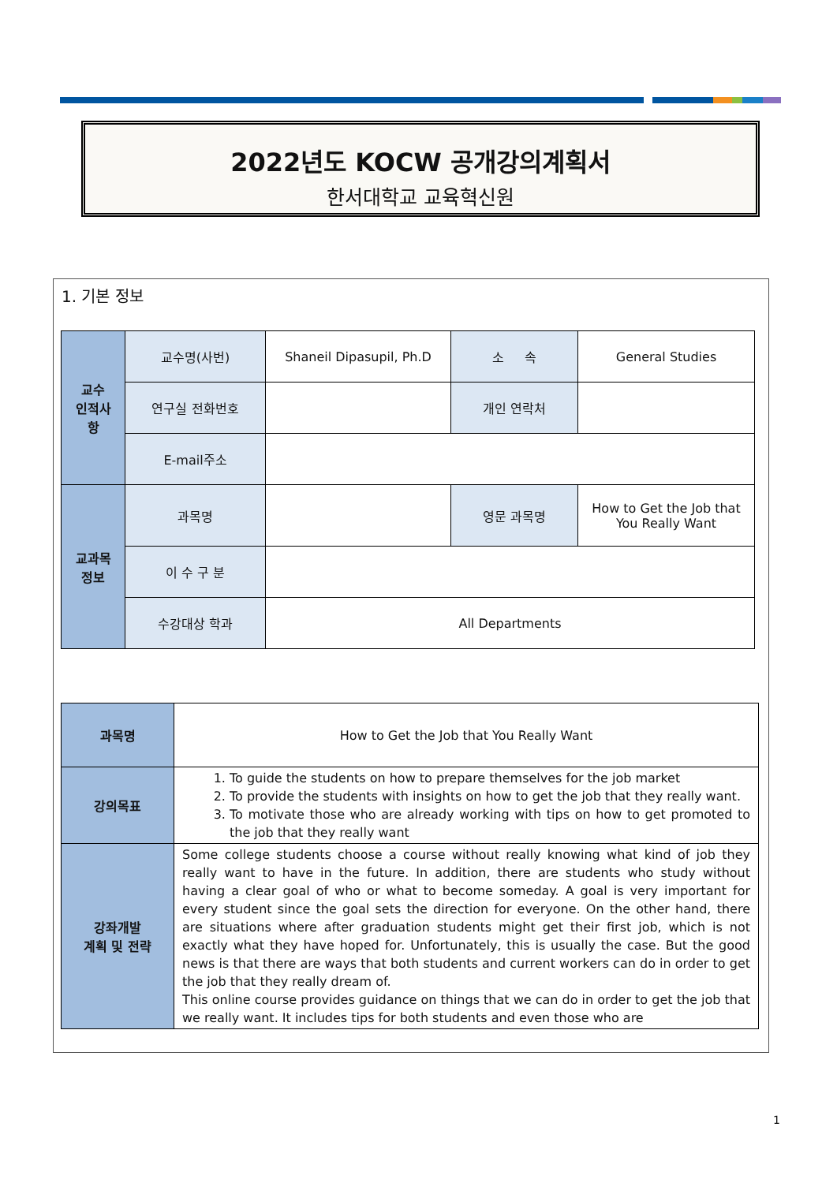2022년도 KOCW 공개강의계획서
한서대학교 교육혁신원
1. 기본 정보
| 교수 인적사 항 | 교수명(사번) | Shaneil Dipasupil, Ph.D | 소 속 | General Studies |
| | 연구실 전화번호 | | 개인 연락처 | |
| | E-mail주소 | | | |
| 교과목 정보 | 과목명 | | 영문 과목명 | How to Get the Job that You Really Want |
| | 이 수 구 분 | | | |
| | 수강대상 학과 | All Departments | | |
| 과목명 | How to Get the Job that You Really Want |
| 강의목표 | 1. To guide the students on how to prepare themselves for the job market 2. To provide the students with insights on how to get the job that they really want. 3. To motivate those who are already working with tips on how to get promoted to the job that they really want |
| 강좌개발 계획 및 전략 | Some college students choose a course without really knowing what kind of job they really want to have in the future. In addition, there are students who study without having a clear goal of who or what to become someday. A goal is very important for every student since the goal sets the direction for everyone. On the other hand, there are situations where after graduation students might get their first job, which is not exactly what they have hoped for. Unfortunately, this is usually the case. But the good news is that there are ways that both students and current workers can do in order to get the job that they really dream of. This online course provides guidance on things that we can do in order to get the job that we really want. It includes tips for both students and even those who are |
1